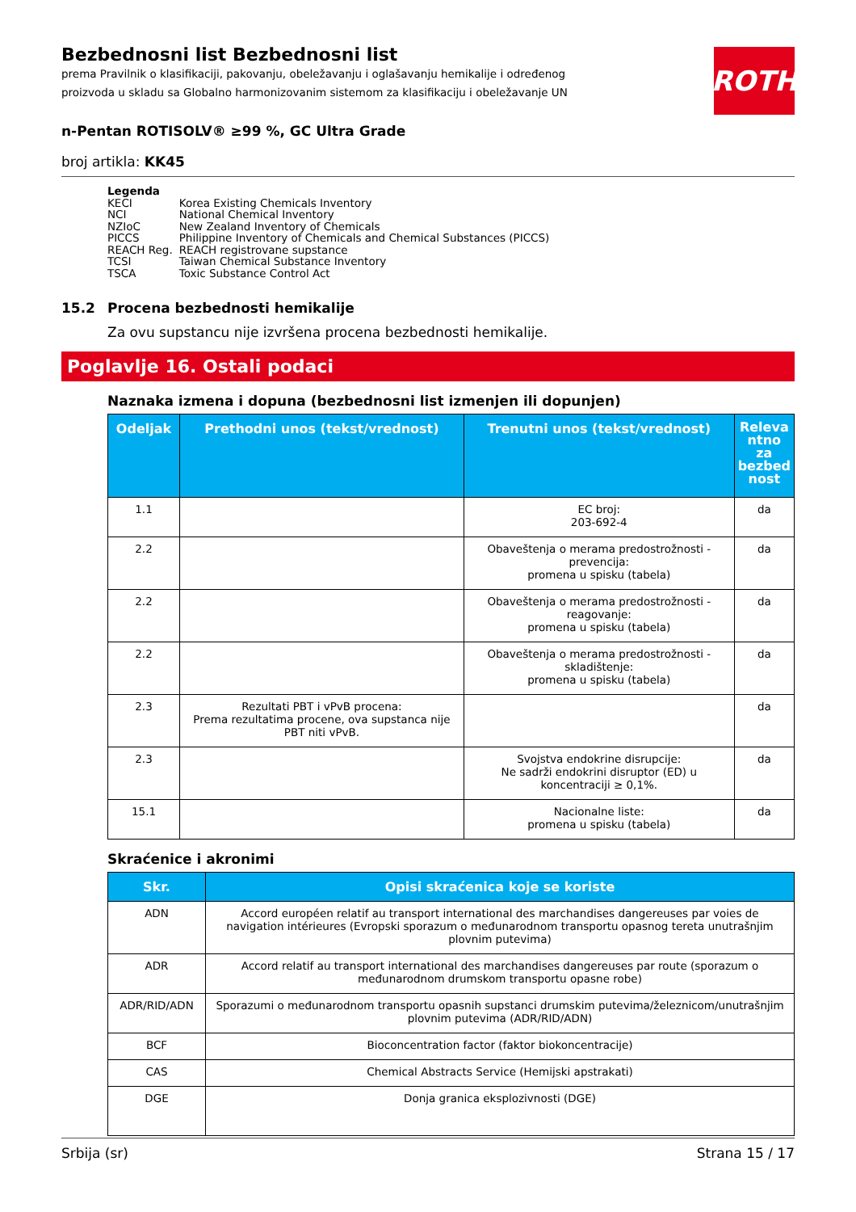ROTH
Bezbednosni list Bezbednosni list
prema Pravilnik o klasifikaciji, pakovanju, obeležavanju i oglašavanju hemikalije i određenog proizvoda u skladu sa Globalno harmonizovanim sistemom za klasifikaciju i obeležavanje UN
n-Pentan ROTISOLV® ≥99 %, GC Ultra Grade
broj artikla: KK45
Legenda
| KECI | Korea Existing Chemicals Inventory |
| NCI | National Chemical Inventory |
| NZIoC | New Zealand Inventory of Chemicals |
| PICCS | Philippine Inventory of Chemicals and Chemical Substances (PICCS) |
| REACH Reg. | REACH registrovane supstance |
| TCSI | Taiwan Chemical Substance Inventory |
| TSCA | Toxic Substance Control Act |
15.2 Procena bezbednosti hemikalije
Za ovu supstancu nije izvršena procena bezbednosti hemikalije.
Poglavlje 16. Ostali podaci
Naznaka izmena i dopuna (bezbednosni list izmenjen ili dopunjen)
| Odeljak | Prethodni unos (tekst/vrednost) | Trenutni unos (tekst/vrednost) | Releva ntno za bezbed nost |
| --- | --- | --- | --- |
| 1.1 | | EC broj: 203-692-4 | da |
| 2.2 | | Obaveštenja o merama predostrožnosti - prevencija: promena u spisku (tabela) | da |
| 2.2 | | Obaveštenja o merama predostrožnosti - reagovanje: promena u spisku (tabela) | da |
| 2.2 | | Obaveštenja o merama predostrožnosti - skladištenje: promena u spisku (tabela) | da |
| 2.3 | Rezultati PBT i vPvB procena: Prema rezultatima procene, ova supstanca nije PBT niti vPvB. | | da |
| 2.3 | | Svojstva endokrine disrupcije: Ne sadrži endokrini disruptor (ED) u koncentraciji ≥ 0,1%. | da |
| 15.1 | | Nacionalne liste: promena u spisku (tabela) | da |
Skraćenice i akronimi
| Skr. | Opisi skraćenica koje se koriste |
| --- | --- |
| ADN | Accord européen relatif au transport international des marchandises dangereuses par voies de navigation intérieures (Evropski sporazum o međunarodnom transportu opasnog tereta unutrašnjim plovnim putevima) |
| ADR | Accord relatif au transport international des marchandises dangereuses par route (sporazum o međunarodnom drumskom transportu opasne robe) |
| ADR/RID/ADN | Sporazumi o međunarodnom transportu opasnih supstanci drumskim putevima/železnicom/unutrašnjim plovnim putevima (ADR/RID/ADN) |
| BCF | Bioconcentration factor (faktor biokoncentracije) |
| CAS | Chemical Abstracts Service (Hemijski apstrakati) |
| DGE | Donja granica eksplozivnosti (DGE) |
Srbija (sr) Strana 15 / 17